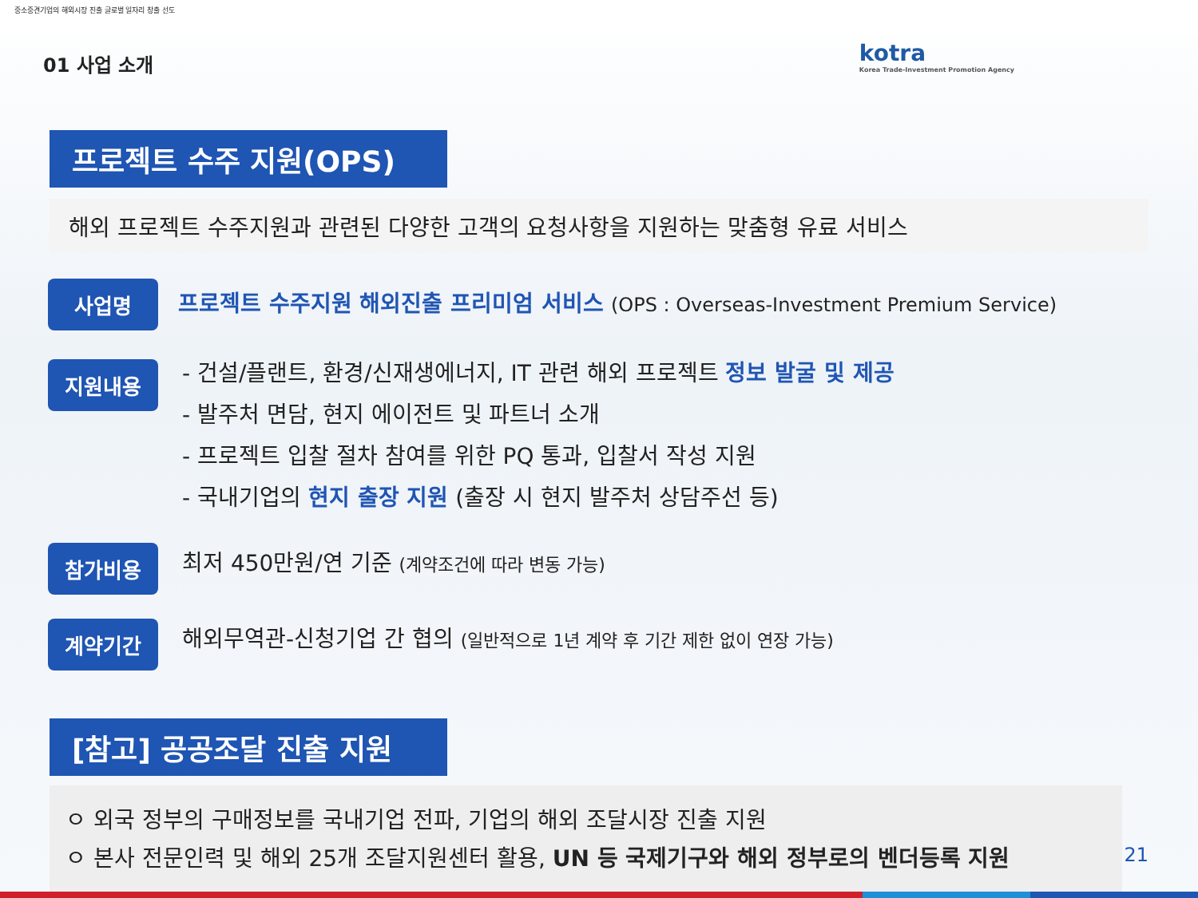중소중견기업의 해외시장 진출 글로벌 일자리 창출 선도
kotra
Korea Trade-Investment Promotion Agency
01 사업 소개
프로젝트 수주 지원(OPS)
해외 프로젝트 수주지원과 관련된 다양한 고객의 요청사항을 지원하는 맞춤형 유료 서비스
사업명
프로젝트 수주지원 해외진출 프리미엄 서비스 (OPS : Overseas-Investment Premium Service)
지원내용
- 건설/플랜트, 환경/신재생에너지, IT 관련 해외 프로젝트 정보 발굴 및 제공
- 발주처 면담, 현지 에이전트 및 파트너 소개
- 프로젝트 입찰 절차 참여를 위한 PQ 통과, 입찰서 작성 지원
- 국내기업의 현지 출장 지원 (출장 시 현지 발주처 상담주선 등)
참가비용
최저 450만원/연 기준 (계약조건에 따라 변동 가능)
계약기간
해외무역관-신청기업 간 협의 (일반적으로 1년 계약 후 기간 제한 없이 연장 가능)
[참고] 공공조달 진출 지원
ㅇ 외국 정부의 구매정보를 국내기업 전파, 기업의 해외 조달시장 진출 지원
ㅇ 본사 전문인력 및 해외 25개 조달지원센터 활용, UN 등 국제기구와 해외 정부로의 벤더등록 지원
21